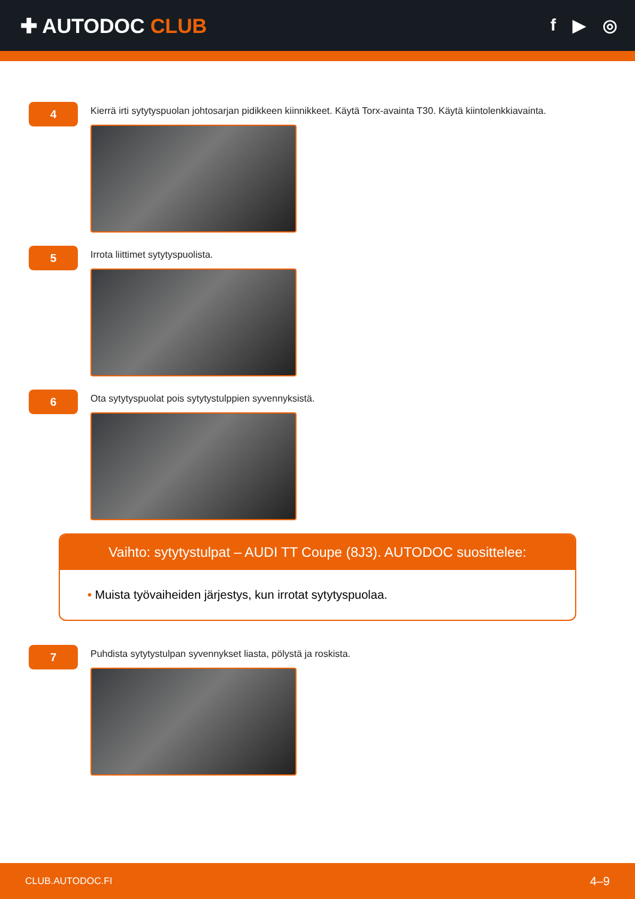✚ AUTODOC CLUB
f ▶ ◎
4
Kierrä irti sytytyspuolan johtosarjan pidikkeen kiinnikkeet. Käytä Torx-avainta T30. Käytä kiintolenkkiavainta.
5
Irrota liittimet sytytyspuolista.
6
Ota sytytyspuolat pois sytytystulppien syvennyksistä.
Vaihto: sytytystulpat – AUDI TT Coupe (8J3). AUTODOC suosittelee:
• Muista työvaiheiden järjestys, kun irrotat sytytyspuolaa.
7
Puhdista sytytystulpan syvennykset liasta, pölystä ja roskista.
CLUB.AUTODOC.FI 4–9